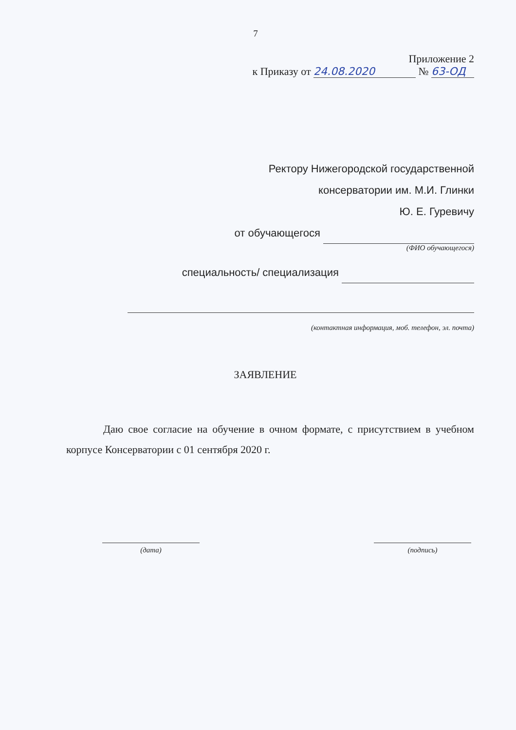7
Приложение 2
к Приказу от 24.08.2020 № 63-ОД
Ректору Нижегородской государственной
консерватории им. М.И. Глинки
Ю. Е. Гуревичу
от обучающегося
(ФИО обучающегося)
специальность/ специализация
(контактная информация, моб. телефон, эл. почта)
ЗАЯВЛЕНИЕ
Даю свое согласие на обучение в очном формате, с присутствием в учебном корпусе Консерватории с 01 сентября 2020 г.
(дата) (подпись)